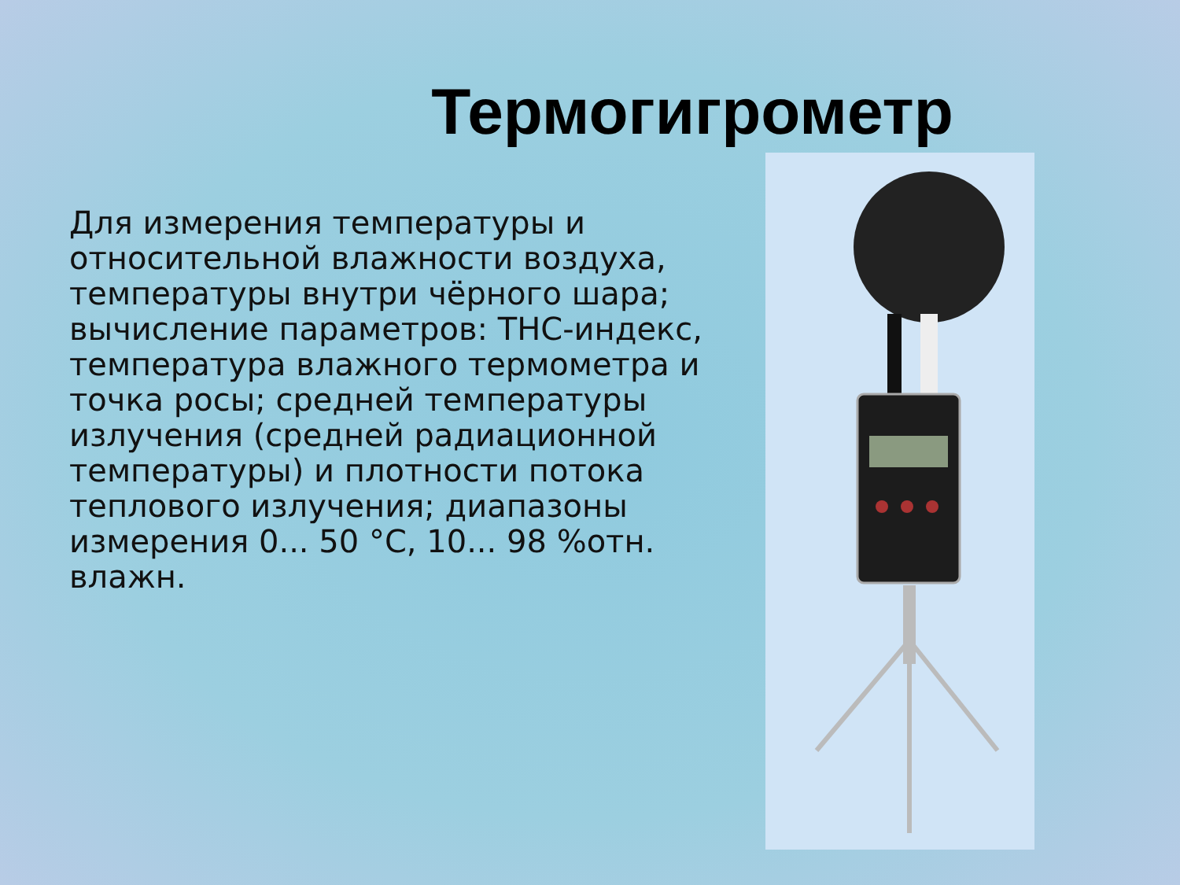Термогигрометр
Для измерения температуры и относительной влажности воздуха, температуры внутри чёрного шара; вычисление параметров: ТНС-индекс, температура влажного термометра и точка росы; средней температуры излучения (средней радиационной температуры) и плотности потока теплового излучения; диапазоны измерения 0... 50 °С, 10... 98 %отн. влажн.